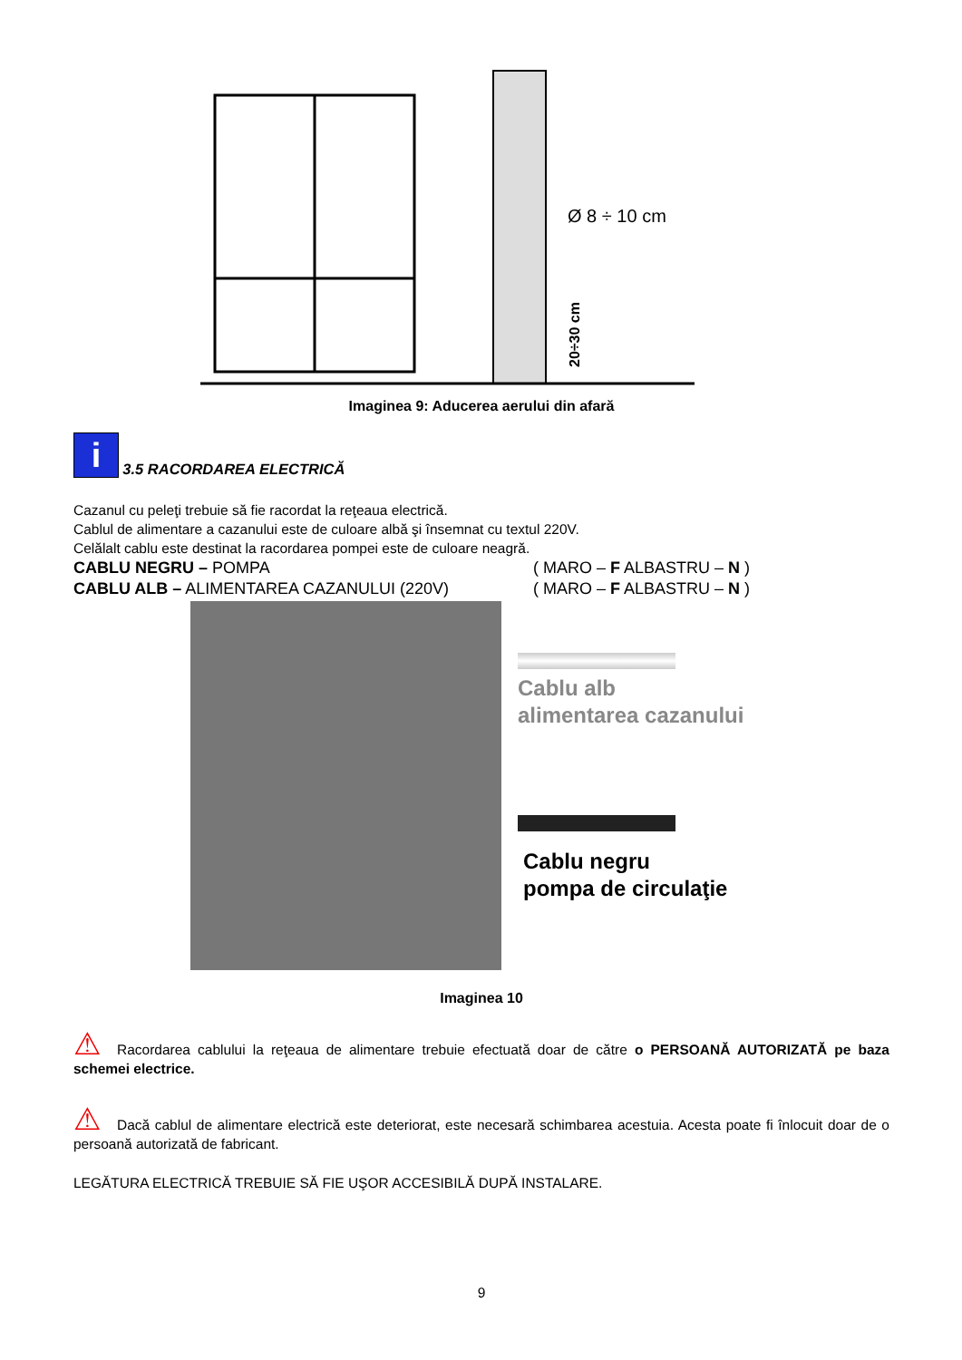Ø 8 ÷ 10 cm
20÷30 cm
Imaginea 9: Aducerea aerului din afară
i
3.5 RACORDAREA ELECTRICĂ
Cazanul cu peleţi trebuie să fie racordat la reţeaua electrică.
Cablul de alimentare a cazanului este de culoare albă şi însemnat cu textul 220V.
Celălalt cablu este destinat la racordarea pompei este de culoare neagră.
CABLU NEGRU – POMPA ( MARO – F ALBASTRU – N )
CABLU ALB – ALIMENTAREA CAZANULUI (220V) ( MARO – F ALBASTRU – N )
Cablu alb
alimentarea cazanului
Cablu negru
pompa de circulaţie
Imaginea 10
⚠ Racordarea cablului la reţeaua de alimentare trebuie efectuată doar de către o PERSOANĂ AUTORIZATĂ pe baza schemei electrice.
⚠ Dacă cablul de alimentare electrică este deteriorat, este necesară schimbarea acestuia. Acesta poate fi înlocuit doar de o persoană autorizată de fabricant.
LEGĂTURA ELECTRICĂ TREBUIE SĂ FIE UŞOR ACCESIBILĂ DUPĂ INSTALARE.
9